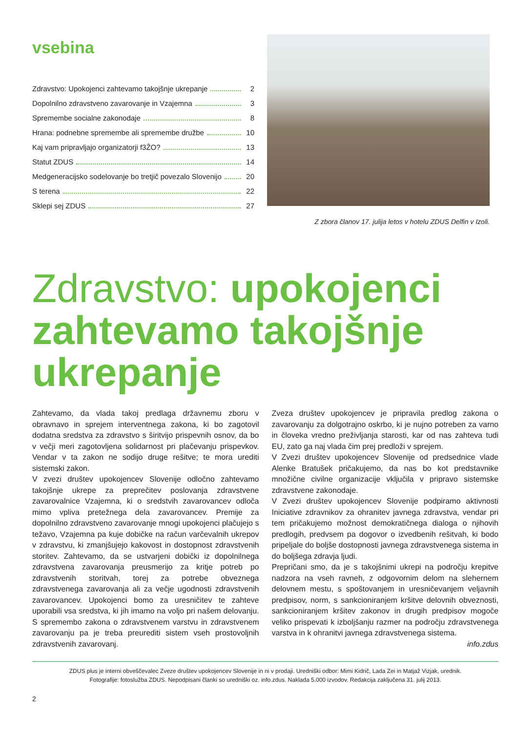vsebina
Zdravstvo: Upokojenci zahtevamo takojšnje ukrepanje 2
Dopolnilno zdravstveno zavarovanje in Vzajemna 3
Spremembe socialne zakonodaje 8
Hrana: podnebne spremembe ali spremembe družbe 10
Kaj vam pripravljajo organizatorji f3ŽO? 13
Statut ZDUS 14
Medgeneracijsko sodelovanje bo tretjič povezalo Slovenijo 20
S terena 22
Sklepi sej ZDUS 27
Z zbora članov 17. julija letos v hotelu ZDUS Delfin v Izoli.
Zdravstvo: upokojenci zahtevamo takojšnje ukrepanje
Zahtevamo, da vlada takoj predlaga državnemu zboru v obravnavo in sprejem interventnega zakona, ki bo zagotovil dodatna sredstva za zdravstvo s širitvijo prispevnih osnov, da bo v večji meri zagotovljena solidarnost pri plačevanju prispevkov. Vendar v ta zakon ne sodijo druge rešitve; te mora urediti sistemski zakon.
V zvezi društev upokojencev Slovenije odločno zahtevamo takojšnje ukrepe za preprečitev poslovanja zdravstvene zavarovalnice Vzajemna, ki o sredstvih zavarovancev odloča mimo vpliva pretežnega dela zavarovancev. Premije za dopolnilno zdravstveno zavarovanje mnogi upokojenci plačujejo s težavo, Vzajemna pa kuje dobičke na račun varčevalnih ukrepov v zdravstvu, ki zmanjšujejo kakovost in dostopnost zdravstvenih storitev. Zahtevamo, da se ustvarjeni dobički iz dopolnilnega zdravstvena zavarovanja preusmerijo za kritje potreb po zdravstvenih storitvah, torej za potrebe obveznega zdravstvenega zavarovanja ali za večje ugodnosti zdravstvenih zavarovancev. Upokojenci bomo za uresničitev te zahteve uporabili vsa sredstva, ki jih imamo na voljo pri našem delovanju. S spremembo zakona o zdravstvenem varstvu in zdravstvenem zavarovanju pa je treba preurediti sistem vseh prostovoljnih zdravstvenih zavarovanj.
Zveza društev upokojencev je pripravila predlog zakona o zavarovanju za dolgotrajno oskrbo, ki je nujno potreben za varno in človeka vredno preživljanja starosti, kar od nas zahteva tudi EU, zato ga naj vlada čim prej predloži v sprejem.
V Zvezi društev upokojencev Slovenije od predsednice vlade Alenke Bratušek pričakujemo, da nas bo kot predstavnike množične civilne organizacije vključila v pripravo sistemske zdravstvene zakonodaje.
V Zvezi društev upokojencev Slovenije podpiramo aktivnosti Iniciative zdravnikov za ohranitev javnega zdravstva, vendar pri tem pričakujemo možnost demokratičnega dialoga o njihovih predlogih, predvsem pa dogovor o izvedbenih rešitvah, ki bodo pripeljale do boljše dostopnosti javnega zdravstvenega sistema in do boljšega zdravja ljudi.
Prepričani smo, da je s takojšnimi ukrepi na področju krepitve nadzora na vseh ravneh, z odgovornim delom na slehernem delovnem mestu, s spoštovanjem in uresničevanjem veljavnih predpisov, norm, s sankcioniranjem kršitve delovnih obveznosti, sankcioniranjem kršitev zakonov in drugih predpisov mogoče veliko prispevati k izboljšanju razmer na področju zdravstvenega varstva in k ohranitvi javnega zdravstvenega sistema.
info.zdus
ZDUS plus je interni obveščevalec Zveze društev upokojencev Slovenije in ni v prodaji. Uredniški odbor: Mimi Kidrič, Lada Zei in Matjaž Vizjak, urednik.
Fotografije: fotoslužba ZDUS. Nepodpisani članki so uredniški oz. info.zdus. Naklada 5.000 izvodov. Redakcija zaključena 31. julij 2013.
2